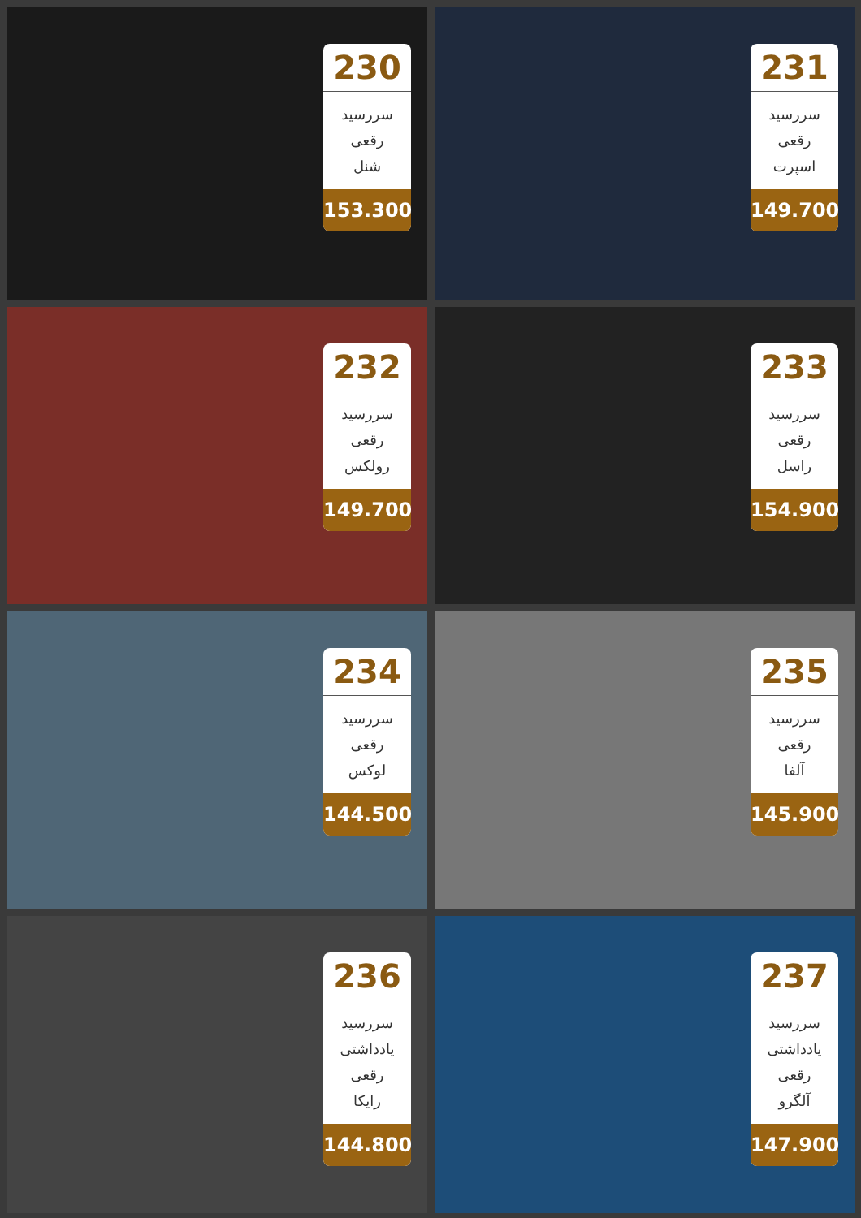230
سررسید
رقعی
شنل
153.300
231
سررسید
رقعی
اسپرت
149.700
232
سررسید
رقعی
رولکس
149.700
233
سررسید
رقعی
راسل
154.900
234
سررسید
رقعی
لوکس
144.500
235
سررسید
رقعی
آلفا
145.900
236
سررسید
یادداشتی
رقعی
رایکا
144.800
237
سررسید
یادداشتی
رقعی
آلگرو
147.900